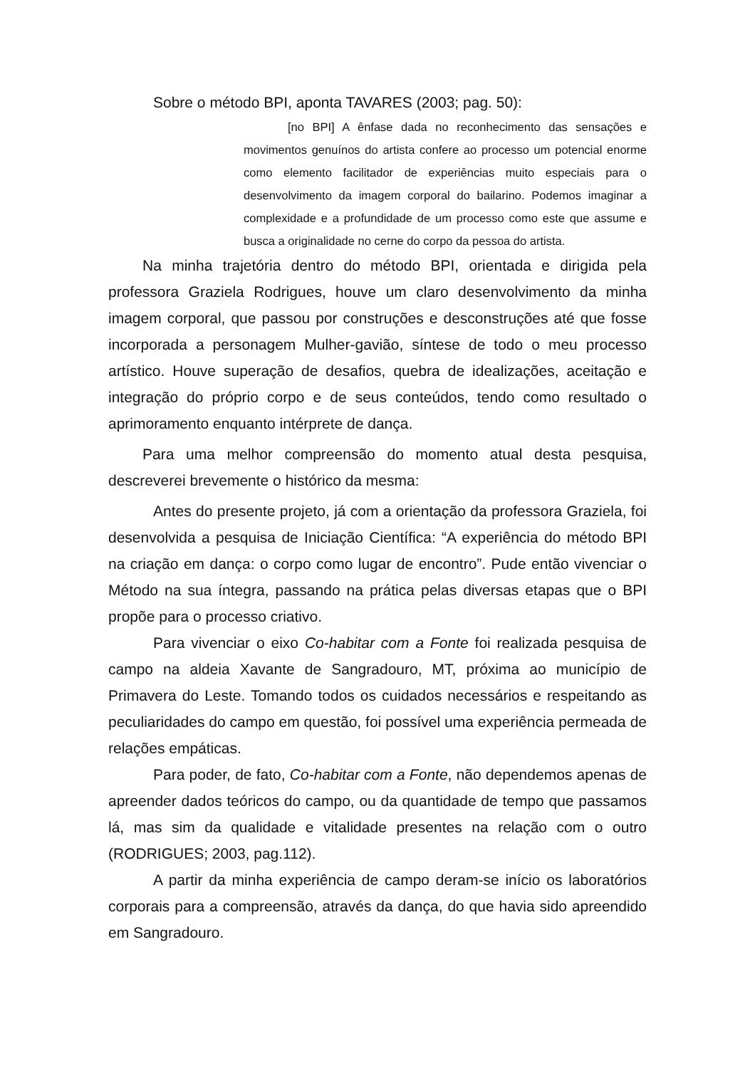Sobre o método BPI, aponta TAVARES (2003; pag. 50):
[no BPI] A ênfase dada no reconhecimento das sensações e movimentos genuínos do artista confere ao processo um potencial enorme como elemento facilitador de experiências muito especiais para o desenvolvimento da imagem corporal do bailarino. Podemos imaginar a complexidade e a profundidade de um processo como este que assume e busca a originalidade no cerne do corpo da pessoa do artista.
Na minha trajetória dentro do método BPI, orientada e dirigida pela professora Graziela Rodrigues, houve um claro desenvolvimento da minha imagem corporal, que passou por construções e desconstruções até que fosse incorporada a personagem Mulher-gavião, síntese de todo o meu processo artístico. Houve superação de desafios, quebra de idealizações, aceitação e integração do próprio corpo e de seus conteúdos, tendo como resultado o aprimoramento enquanto intérprete de dança.
Para uma melhor compreensão do momento atual desta pesquisa, descreverei brevemente o histórico da mesma:
Antes do presente projeto, já com a orientação da professora Graziela, foi desenvolvida a pesquisa de Iniciação Científica: “A experiência do método BPI na criação em dança: o corpo como lugar de encontro”. Pude então vivenciar o Método na sua íntegra, passando na prática pelas diversas etapas que o BPI propõe para o processo criativo.
Para vivenciar o eixo Co-habitar com a Fonte foi realizada pesquisa de campo na aldeia Xavante de Sangradouro, MT, próxima ao município de Primavera do Leste. Tomando todos os cuidados necessários e respeitando as peculiaridades do campo em questão, foi possível uma experiência permeada de relações empáticas.
Para poder, de fato, Co-habitar com a Fonte, não dependemos apenas de apreender dados teóricos do campo, ou da quantidade de tempo que passamos lá, mas sim da qualidade e vitalidade presentes na relação com o outro (RODRIGUES; 2003, pag.112).
A partir da minha experiência de campo deram-se início os laboratórios corporais para a compreensão, através da dança, do que havia sido apreendido em Sangradouro.